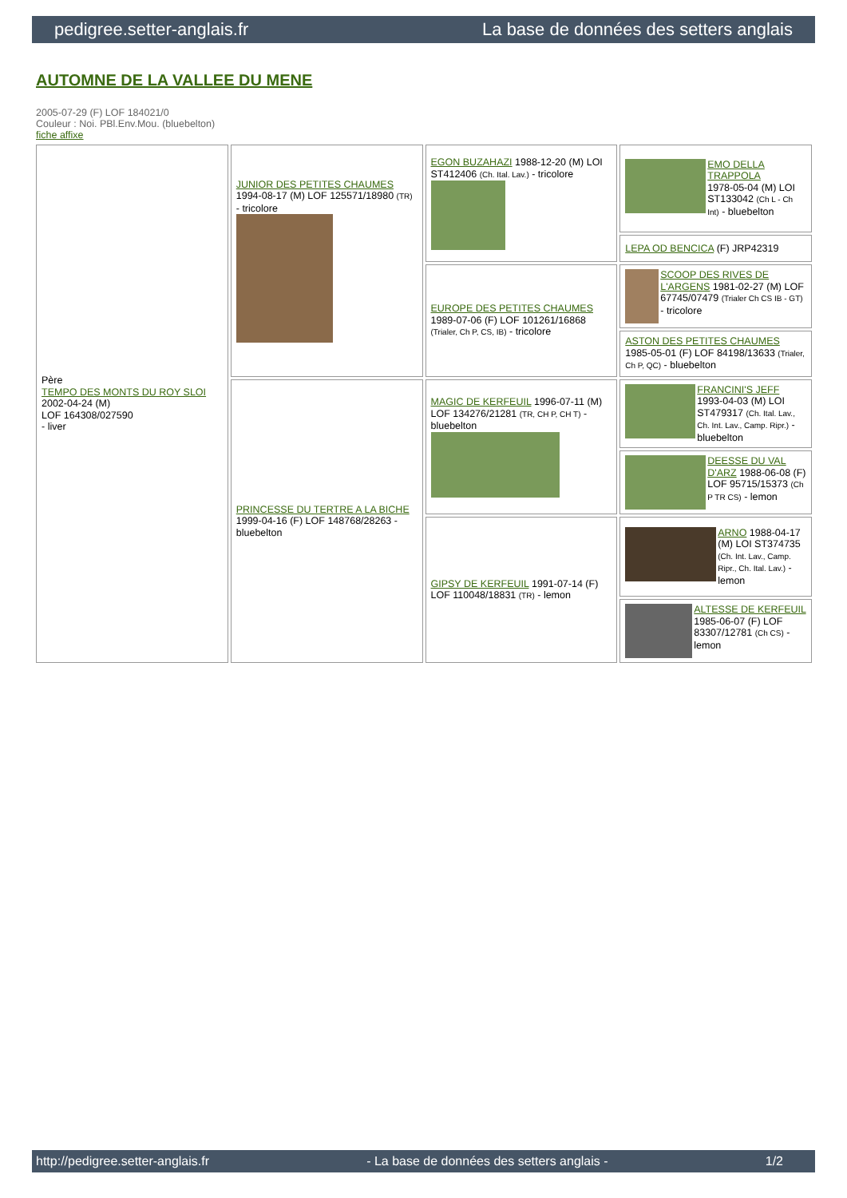pedigree.setter-anglais.fr La base de données des setters anglais
AUTOMNE DE LA VALLEE DU MENE
2005-07-29 (F) LOF 184021/0
Couleur : Noi. PBl.Env.Mou. (bluebelton)
fiche affixe
| Père TEMPO DES MONTS DU ROY SLOI 2002-04-24 (M) LOF 164308/027590 - liver | JUNIOR DES PETITES CHAUMES 1994-08-17 (M) LOF 125571/18980 (TR) - tricolore | EGON BUZAHAZI 1988-12-20 (M) LOI ST412406 (Ch. Ital. Lav.) - tricolore | EMO DELLA TRAPPOLA 1978-05-04 (M) LOI ST133042 (Ch L - Ch Int) - bluebelton |
| | | | LEPA OD BENCICA (F) JRP42319 |
| | | EUROPE DES PETITES CHAUMES 1989-07-06 (F) LOF 101261/16868 (Trialer, Ch P, CS, IB) - tricolore | SCOOP DES RIVES DE L'ARGENS 1981-02-27 (M) LOF 67745/07479 (Trialer Ch CS IB - GT) - tricolore |
| | | | ASTON DES PETITES CHAUMES 1985-05-01 (F) LOF 84198/13633 (Trialer, Ch P, QC) - bluebelton |
| | PRINCESSE DU TERTRE A LA BICHE 1999-04-16 (F) LOF 148768/28263 - bluebelton | MAGIC DE KERFEUIL 1996-07-11 (M) LOF 134276/21281 (TR, CH P, CH T) - bluebelton | FRANCINI'S JEFF 1993-04-03 (M) LOI ST479317 (Ch. Ital. Lav., Ch. Int. Lav., Camp. Ripr.) - bluebelton |
| | | | DEESSE DU VAL D'ARZ 1988-06-08 (F) LOF 95715/15373 (Ch P TR CS) - lemon |
| | | GIPSY DE KERFEUIL 1991-07-14 (F) LOF 110048/18831 (TR) - lemon | ARNO 1988-04-17 (M) LOI ST374735 (Ch. Int. Lav., Camp. Ripr., Ch. Ital. Lav.) - lemon |
| | | | ALTESSE DE KERFEUIL 1985-06-07 (F) LOF 83307/12781 (Ch CS) - lemon |
http://pedigree.setter-anglais.fr - La base de données des setters anglais - 1/2